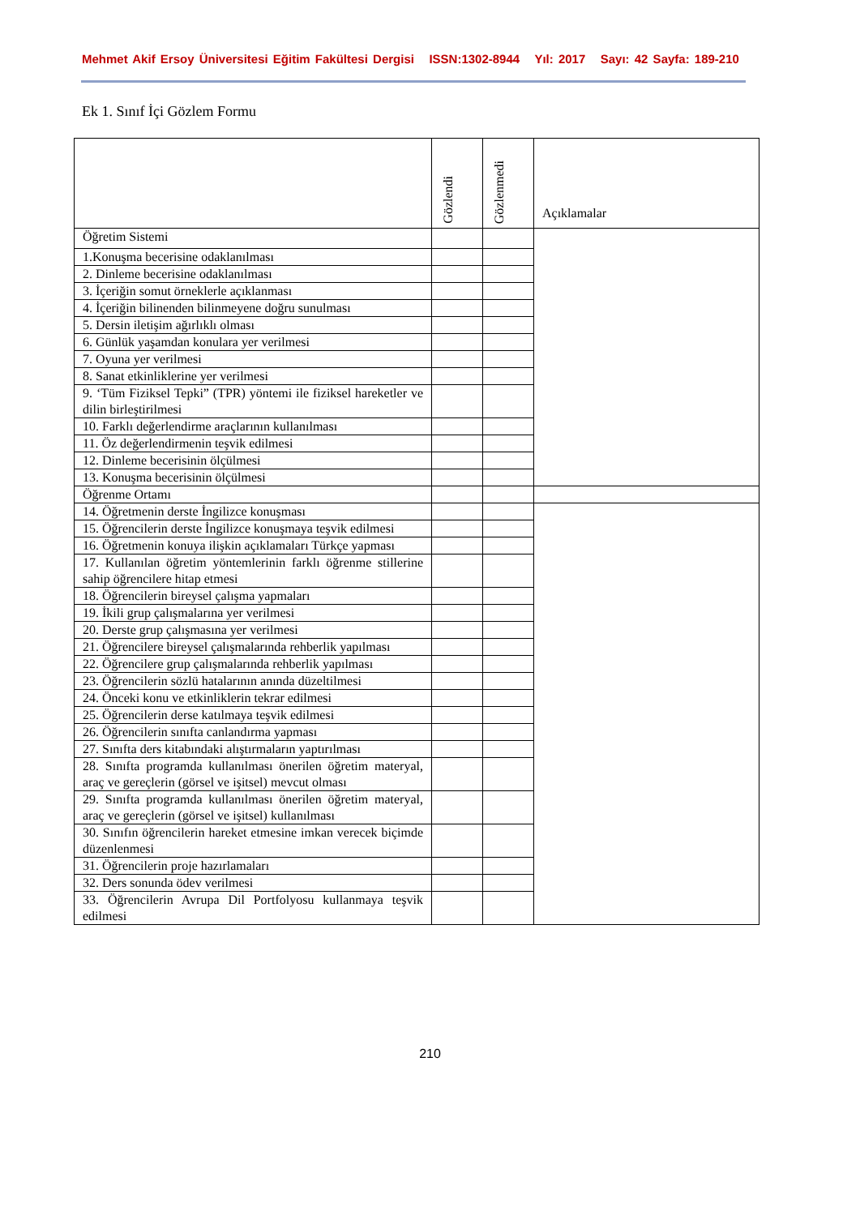Mehmet Akif Ersoy Üniversitesi Eğitim Fakültesi Dergisi ISSN:1302-8944 Yıl: 2017 Sayı: 42 Sayfa: 189-210
Ek 1. Sınıf İçi Gözlem Formu
| | Gözlendi | Gözlenmedi | Açıklamalar |
| Öğretim Sistemi | | | |
| 1.Konuşma becerisine odaklanılması | | | |
| 2. Dinleme becerisine odaklanılması | | | |
| 3. İçeriğin somut örneklerle açıklanması | | | |
| 4. İçeriğin bilinenden bilinmeyene doğru sunulması | | | |
| 5. Dersin iletişim ağırlıklı olması | | | |
| 6. Günlük yaşamdan konulara yer verilmesi | | | |
| 7. Oyuna yer verilmesi | | | |
| 8. Sanat etkinliklerine yer verilmesi | | | |
| 9. ‘Tüm Fiziksel Tepki” (TPR) yöntemi ile fiziksel hareketler ve dilin birleştirilmesi | | | |
| 10. Farklı değerlendirme araçlarının kullanılması | | | |
| 11. Öz değerlendirmenin teşvik edilmesi | | | |
| 12. Dinleme becerisinin ölçülmesi | | | |
| 13. Konuşma becerisinin ölçülmesi | | | |
| Öğrenme Ortamı | | | |
| 14. Öğretmenin derste İngilizce konuşması | | | |
| 15. Öğrencilerin derste İngilizce konuşmaya teşvik edilmesi | | | |
| 16. Öğretmenin konuya ilişkin açıklamaları Türkçe yapması | | | |
| 17. Kullanılan öğretim yöntemlerinin farklı öğrenme stillerine sahip öğrencilere hitap etmesi | | | |
| 18. Öğrencilerin bireysel çalışma yapmaları | | | |
| 19. İkili grup çalışmalarına yer verilmesi | | | |
| 20. Derste grup çalışmasına yer verilmesi | | | |
| 21. Öğrencilere bireysel çalışmalarında rehberlik yapılması | | | |
| 22. Öğrencilere grup çalışmalarında rehberlik yapılması | | | |
| 23. Öğrencilerin sözlü hatalarının anında düzeltilmesi | | | |
| 24. Önceki konu ve etkinliklerin tekrar edilmesi | | | |
| 25. Öğrencilerin derse katılmaya teşvik edilmesi | | | |
| 26. Öğrencilerin sınıfta canlandırma yapması | | | |
| 27. Sınıfta ders kitabındaki alıştırmaların yaptırılması | | | |
| 28. Sınıfta programda kullanılması önerilen öğretim materyal, araç ve gereçlerin (görsel ve işitsel) mevcut olması | | | |
| 29. Sınıfta programda kullanılması önerilen öğretim materyal, araç ve gereçlerin (görsel ve işitsel) kullanılması | | | |
| 30. Sınıfın öğrencilerin hareket etmesine imkan verecek biçimde düzenlenmesi | | | |
| 31. Öğrencilerin proje hazırlamaları | | | |
| 32. Ders sonunda ödev verilmesi | | | |
| 33. Öğrencilerin Avrupa Dil Portfolyosu kullanmaya teşvik edilmesi | | | |
210